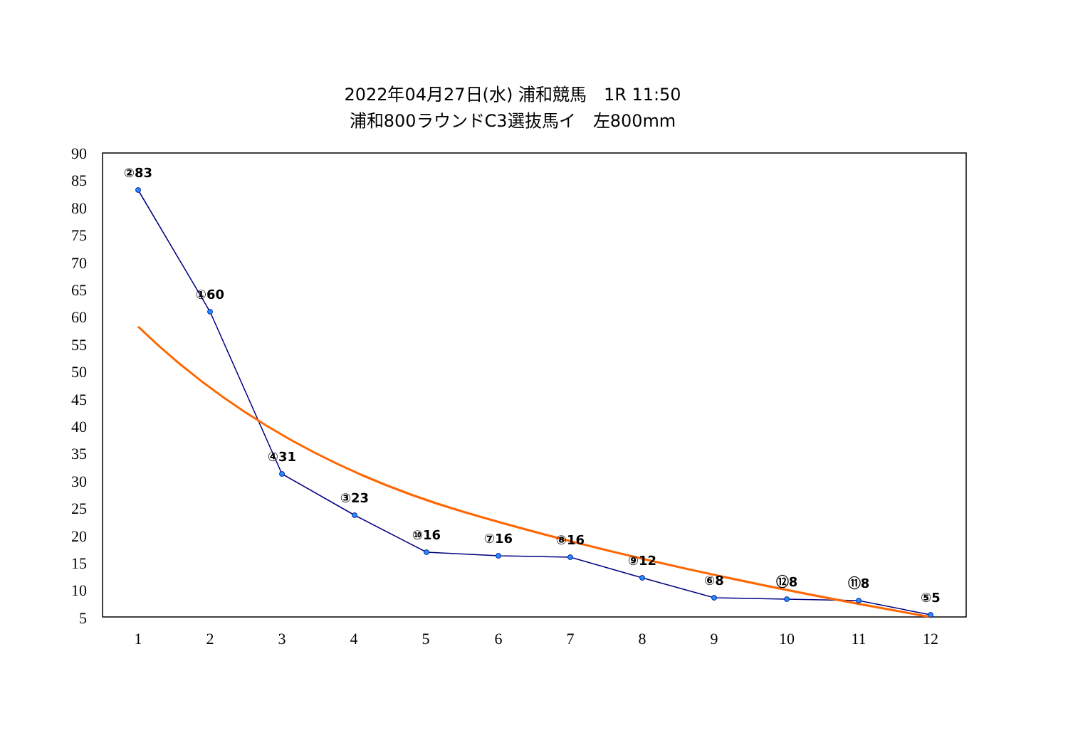2022年04月27日(水) 浦和競馬　1R 11:50
浦和800ラウンドC3選抜馬イ　左800mm
90
85
80
75
70
65
60
55
50
45
40
35
30
25
20
15
10
5
1
2
3
4
5
6
7
8
9
10
11
12
②83
①60
④31
③23
⑩16
⑦16
⑧16
⑨12
⑥8
⑫8
⑪8
⑤5